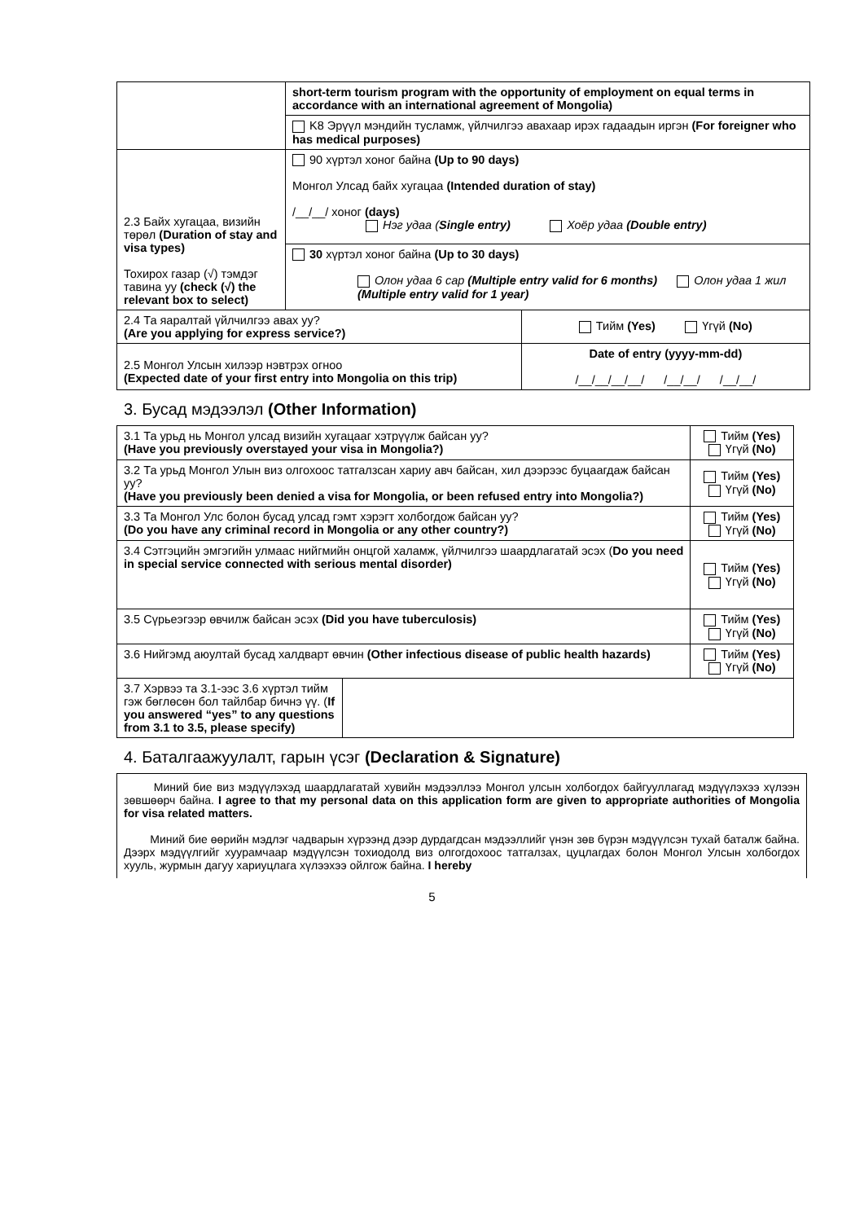| | short-term tourism program with the opportunity of employment on equal terms in accordance with an international agreement of Mongolia) | |
| | K8 Эрүүл мэндийн тусламж, үйлчилгээ авахаар ирэх гадаадын иргэн (For foreigner who has medical purposes) | |
| 2.3 Байх хугацаа, визийн төрөл (Duration of stay and visa types) Тохирох газар (√) тэмдэг тавина уу (check (√) the relevant box to select) | 90 хүртэл хоног байна (Up to 90 days) Монгол Улсад байх хугацаа (Intended duration of stay) /__/__/ хоног (days) Нэг удаа ( Single entry) Хоёр удаа (Double entry) | |
| | 30 хүртэл хоног байна (Up to 30 days) Олон удаа 6 сар (Multiple entry valid for 6 months) Олон удаа 1 жил (Multiple entry valid for 1 year) | |
| 2.4 Та яаралтай үйлчилгээ авах уу? (Are you applying for express service?) | | Тийм (Yes) Үгүй (No) |
| 2.5 Монгол Улсын хилээр нэвтрэх огноо (Expected date of your first entry into Mongolia on this trip) | | Date of entry (yyyy-mm-dd) /__/__/__/__/ /__/__/ /__/__/ |
3. Бусад мэдээлэл (Other Information)
| 3.1 Та урьд нь Монгол улсад визийн хугацааг хэтрүүлж байсан уу? (Have you previously overstayed your visa in Mongolia?) | | Тийм (Yes) Үгүй (No) |
| 3.2 Та урьд Монгол Улын виз олгохоос татгалзсан хариу авч байсан, хил дээрээс буцаагдаж байсан уу? (Have you previously been denied a visa for Mongolia, or been refused entry into Mongolia?) | | Тийм (Yes) Үгүй (No) |
| 3.3 Та Монгол Улс болон бусад улсад гэмт хэрэгт холбогдож байсан уу? (Do you have any criminal record in Mongolia or any other country?) | | Тийм (Yes) Үгүй (No) |
| 3.4 Сэтгэцийн эмгэгийн улмаас нийгмийн онцгой халамж, үйлчилгээ шаардлагатай эсэх ( Do you need in special service connected with serious mental disorder) | | Тийм (Yes) Үгүй (No) |
| 3.5 Сүрьеэгээр өвчилж байсан эсэх (Did you have tuberculosis) | | Тийм (Yes) Үгүй (No) |
| 3.6 Нийгэмд аюултай бусад халдварт өвчин (Other infectious disease of public health hazards) | | Тийм (Yes) Үгүй (No) |
| 3.7 Хэрвээ та 3.1-ээс 3.6 хүртэл тийм гэж бөглөсөн бол тайлбар бичнэ үү. ( If you answered “yes” to any questions from 3.1 to 3.5, please specify) | | |
4. Баталгаажуулалт, гарын үсэг (Declaration & Signature)
Миний бие виз мэдүүлэхэд шаардлагатай хувийн мэдээллээ Монгол улсын холбогдох байгууллагад мэдүүлэхээ хүлээн зөвшөөрч байна. I agree to that my personal data on this application form are given to appropriate authorities of Mongolia for visa related matters.
Миний бие өөрийн мэдлэг чадварын хүрээнд дээр дурдагдсан мэдээллийг үнэн зөв бүрэн мэдүүлсэн тухай баталж байна. Дээрх мэдүүлгийг хуурамчаар мэдүүлсэн тохиодолд виз олгогдохоос татгалзах, цуцлагдах болон Монгол Улсын холбогдох хууль, журмын дагуу хариуцлага хүлээхээ ойлгож байна. I hereby
5